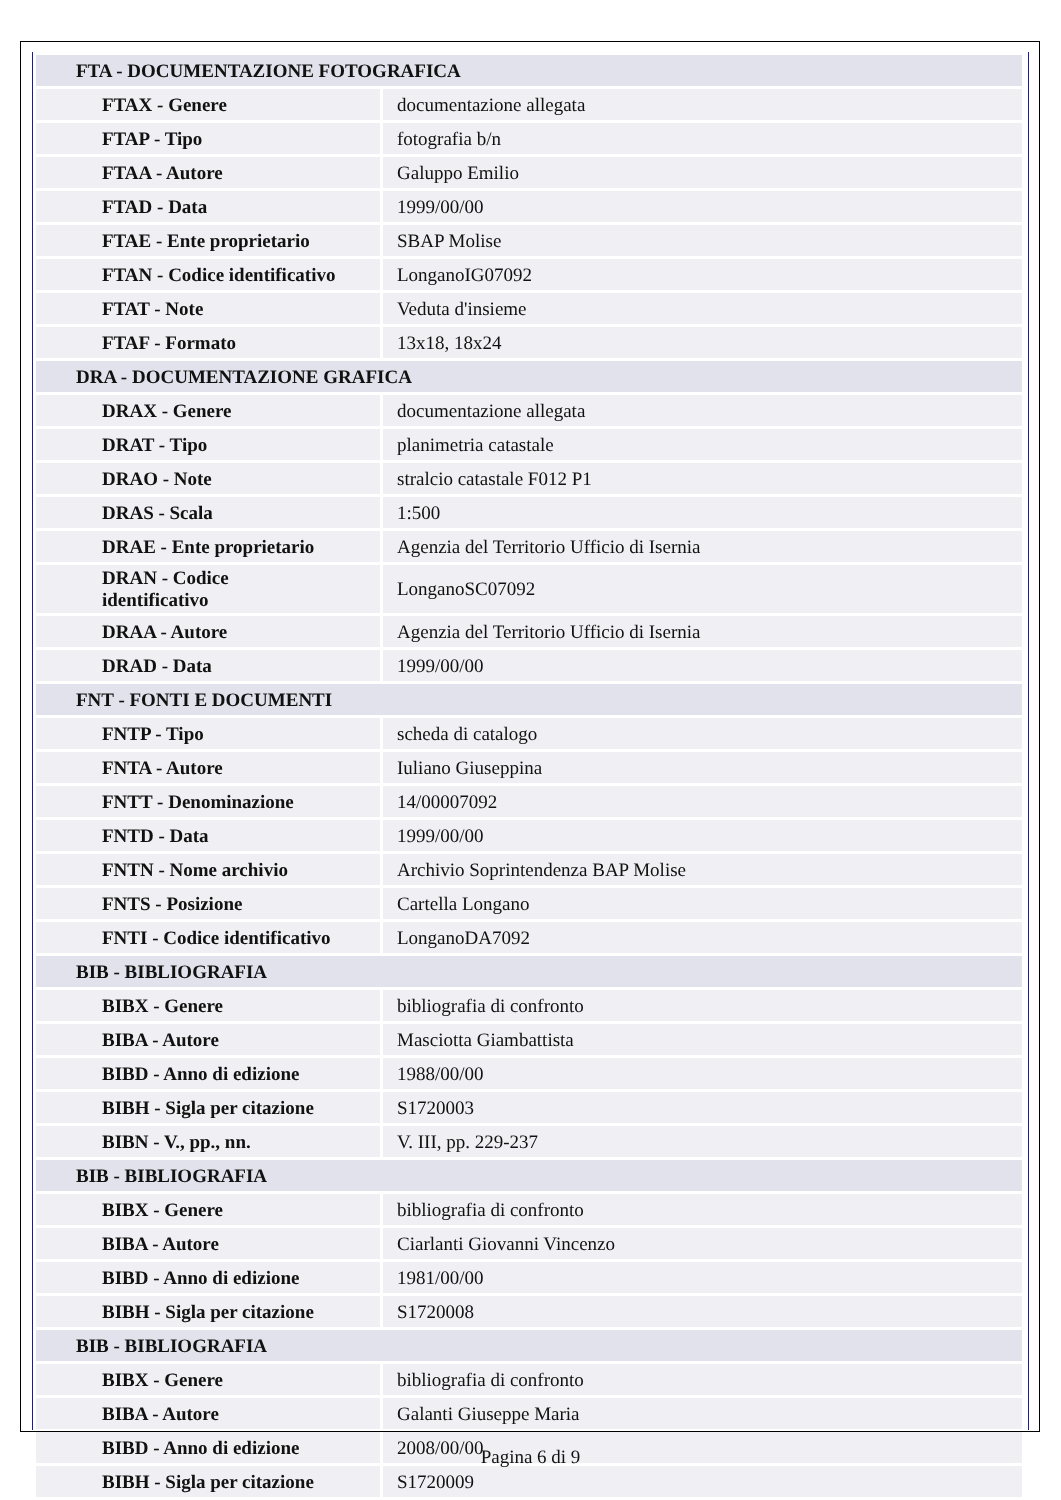| FTA - DOCUMENTAZIONE FOTOGRAFICA | |
| FTAX - Genere | documentazione allegata |
| FTAP - Tipo | fotografia b/n |
| FTAA - Autore | Galuppo Emilio |
| FTAD - Data | 1999/00/00 |
| FTAE - Ente proprietario | SBAP Molise |
| FTAN - Codice identificativo | LonganoIG07092 |
| FTAT - Note | Veduta d'insieme |
| FTAF - Formato | 13x18, 18x24 |
| DRA - DOCUMENTAZIONE GRAFICA | |
| DRAX - Genere | documentazione allegata |
| DRAT - Tipo | planimetria catastale |
| DRAO - Note | stralcio catastale F012 P1 |
| DRAS - Scala | 1:500 |
| DRAE - Ente proprietario | Agenzia del Territorio Ufficio di Isernia |
| DRAN - Codice identificativo | LonganoSC07092 |
| DRAA - Autore | Agenzia del Territorio Ufficio di Isernia |
| DRAD - Data | 1999/00/00 |
| FNT - FONTI E DOCUMENTI | |
| FNTP - Tipo | scheda di catalogo |
| FNTA - Autore | Iuliano Giuseppina |
| FNTT - Denominazione | 14/00007092 |
| FNTD - Data | 1999/00/00 |
| FNTN - Nome archivio | Archivio Soprintendenza BAP Molise |
| FNTS - Posizione | Cartella Longano |
| FNTI - Codice identificativo | LonganoDA7092 |
| BIB - BIBLIOGRAFIA | |
| BIBX - Genere | bibliografia di confronto |
| BIBA - Autore | Masciotta Giambattista |
| BIBD - Anno di edizione | 1988/00/00 |
| BIBH - Sigla per citazione | S1720003 |
| BIBN - V., pp., nn. | V. III, pp. 229-237 |
| BIB - BIBLIOGRAFIA | |
| BIBX - Genere | bibliografia di confronto |
| BIBA - Autore | Ciarlanti Giovanni Vincenzo |
| BIBD - Anno di edizione | 1981/00/00 |
| BIBH - Sigla per citazione | S1720008 |
| BIB - BIBLIOGRAFIA | |
| BIBX - Genere | bibliografia di confronto |
| BIBA - Autore | Galanti Giuseppe Maria |
| BIBD - Anno di edizione | 2008/00/00 |
| BIBH - Sigla per citazione | S1720009 |
Pagina 6 di 9